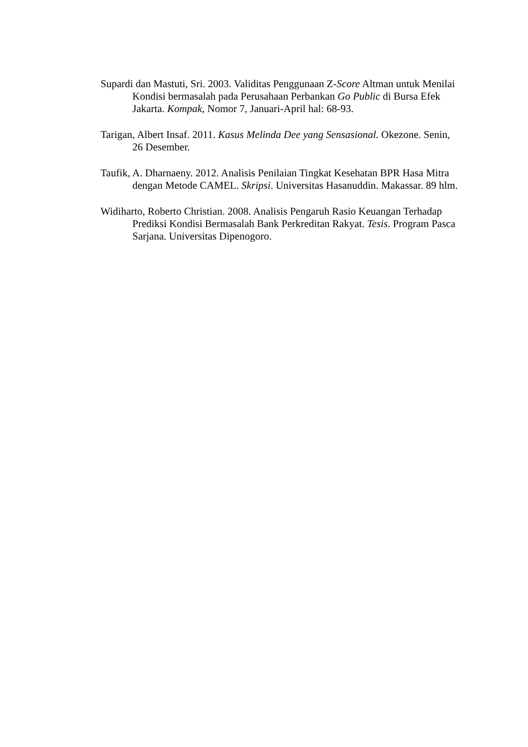Supardi dan Mastuti, Sri. 2003. Validitas Penggunaan Z-Score Altman untuk Menilai Kondisi bermasalah pada Perusahaan Perbankan Go Public di Bursa Efek Jakarta. Kompak, Nomor 7, Januari-April hal: 68-93.
Tarigan, Albert Insaf. 2011. Kasus Melinda Dee yang Sensasional. Okezone. Senin, 26 Desember.
Taufik, A. Dharnaeny. 2012. Analisis Penilaian Tingkat Kesehatan BPR Hasa Mitra dengan Metode CAMEL. Skripsi. Universitas Hasanuddin. Makassar. 89 hlm.
Widiharto, Roberto Christian. 2008. Analisis Pengaruh Rasio Keuangan Terhadap Prediksi Kondisi Bermasalah Bank Perkreditan Rakyat. Tesis. Program Pasca Sarjana. Universitas Dipenogoro.